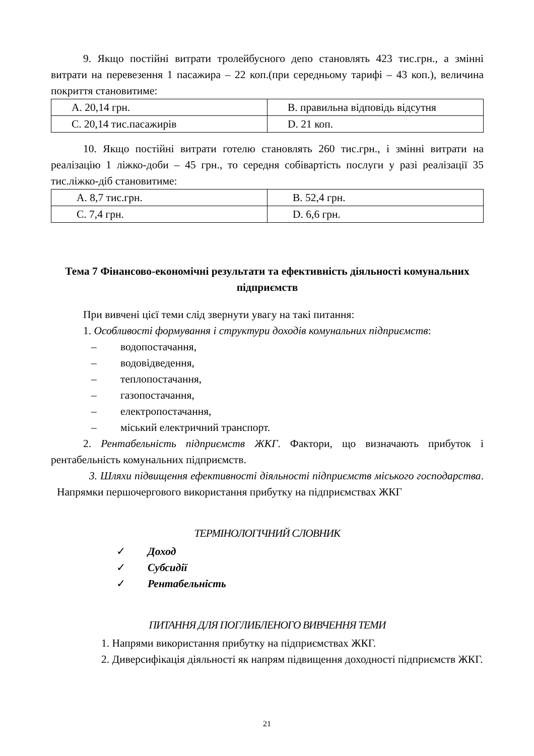9. Якщо постійні витрати тролейбусного депо становлять 423 тис.грн., а змінні витрати на перевезення 1 пасажира – 22 коп.(при середньому тарифі – 43 коп.), величина покриття становитиме:
| A. 20,14 грн. | B. правильна відповідь відсутня |
| C. 20,14 тис.пасажирів | D. 21 коп. |
10. Якщо постійні витрати готелю становлять 260 тис.грн., і змінні витрати на реалізацію 1 ліжко-доби – 45 грн., то середня собівартість послуги у разі реалізації 35 тис.ліжко-діб становитиме:
| A. 8,7 тис.грн. | B. 52,4 грн. |
| C. 7,4 грн. | D. 6,6 грн. |
Тема 7 Фінансово-економічні результати та ефективність діяльності комунальних підприємств
При вивчені цієї теми слід звернути увагу на такі питання:
1. Особливості формування і структури доходів комунальних підприємств:
– водопостачання,
– водовідведення,
– теплопостачання,
– газопостачання,
– електропостачання,
– міський електричний транспорт.
2. Рентабельність підприємств ЖКГ. Фактори, що визначають прибуток і рентабельність комунальних підприємств.
3. Шляхи підвищення ефективності діяльності підприємств міського господарства. Напрямки першочергового використання прибутку на підприємствах ЖКГ
ТЕРМІНОЛОГІЧНИЙ СЛОВНИК
✓ Доход
✓ Субсидії
✓ Рентабельність
ПИТАННЯ ДЛЯ ПОГЛИБЛЕНОГО ВИВЧЕННЯ ТЕМИ
1. Напрями використання прибутку на підприємствах ЖКГ.
2. Диверсифікація діяльності як напрям підвищення доходності підприємств ЖКГ.
21